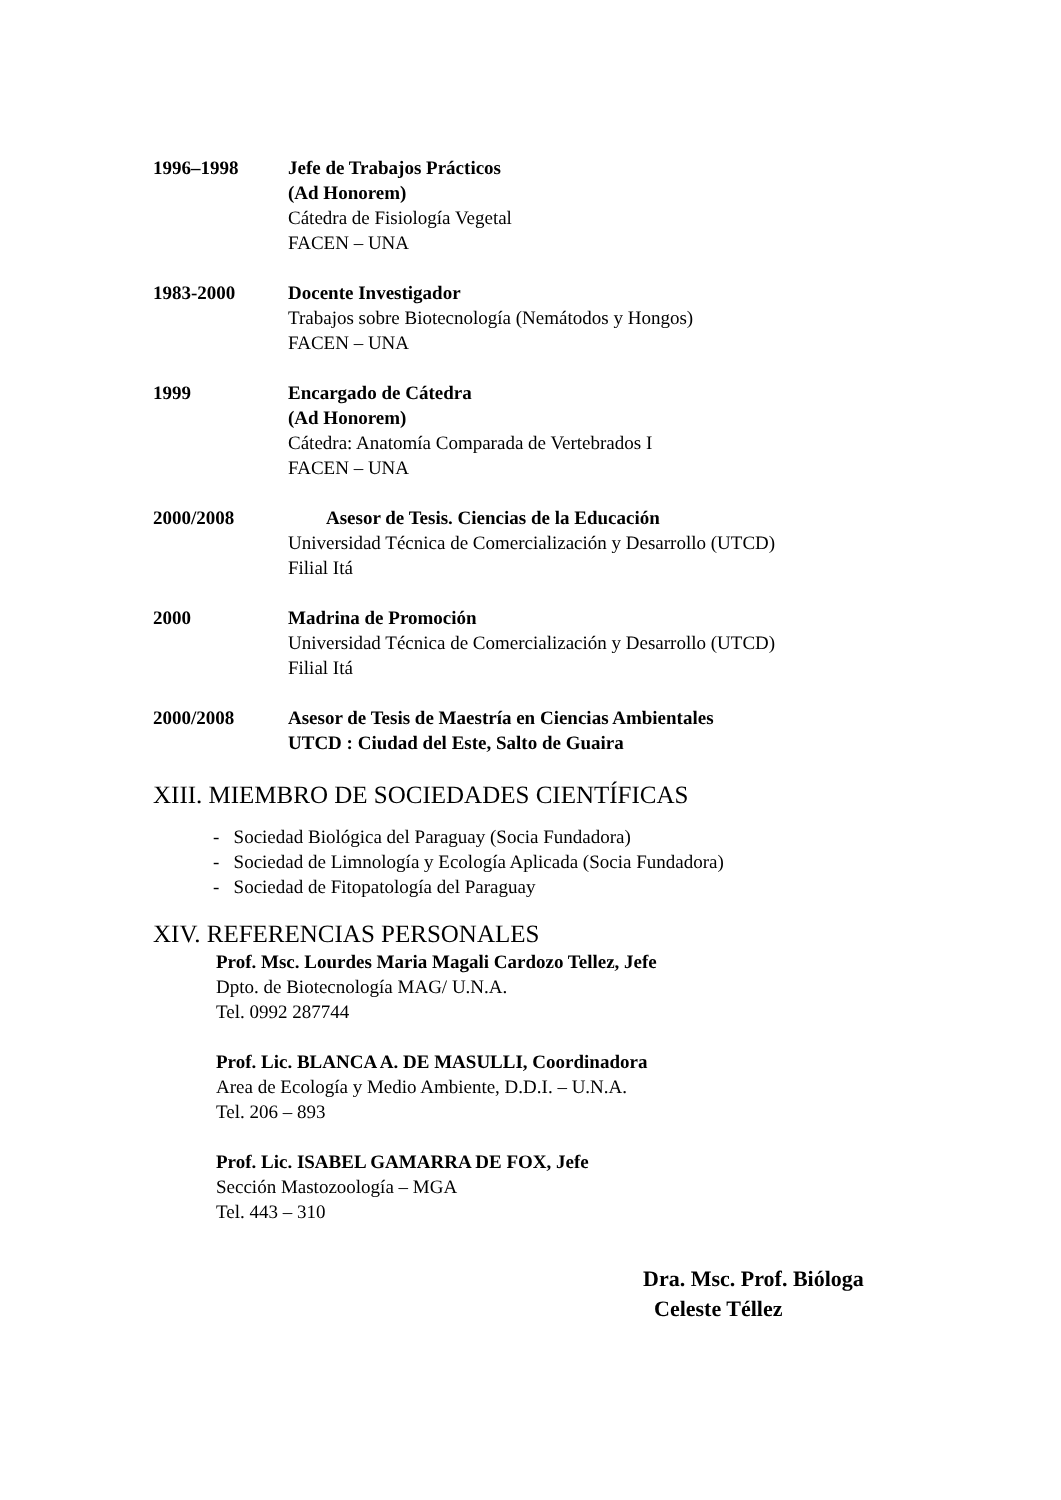1996–1998 Jefe de Trabajos Prácticos
(Ad Honorem)
Cátedra de Fisiología Vegetal
FACEN – UNA
1983-2000 Docente Investigador
Trabajos sobre Biotecnología (Nemátodos y Hongos)
FACEN – UNA
1999 Encargado de Cátedra
(Ad Honorem)
Cátedra: Anatomía Comparada de Vertebrados I
FACEN – UNA
2000/2008 Asesor de Tesis. Ciencias de la Educación
Universidad Técnica de Comercialización y Desarrollo (UTCD)
Filial Itá
2000 Madrina de Promoción
Universidad Técnica de Comercialización y Desarrollo (UTCD)
Filial Itá
2000/2008 Asesor de Tesis de Maestría en Ciencias Ambientales
UTCD : Ciudad del Este, Salto de Guaira
XIII. MIEMBRO DE SOCIEDADES CIENTÍFICAS
- Sociedad Biológica del Paraguay (Socia Fundadora)
- Sociedad de Limnología y Ecología Aplicada (Socia Fundadora)
- Sociedad de Fitopatología del Paraguay
XIV. REFERENCIAS PERSONALES
Prof. Msc. Lourdes Maria Magali Cardozo Tellez, Jefe
Dpto. de Biotecnología MAG/ U.N.A.
Tel. 0992 287744
Prof. Lic. BLANCA A. DE MASULLI, Coordinadora
Area de Ecología y Medio Ambiente, D.D.I. – U.N.A.
Tel. 206 – 893
Prof. Lic. ISABEL GAMARRA DE FOX, Jefe
Sección Mastozoología – MGA
Tel. 443 – 310
Dra. Msc. Prof. Bióloga
Celeste Téllez